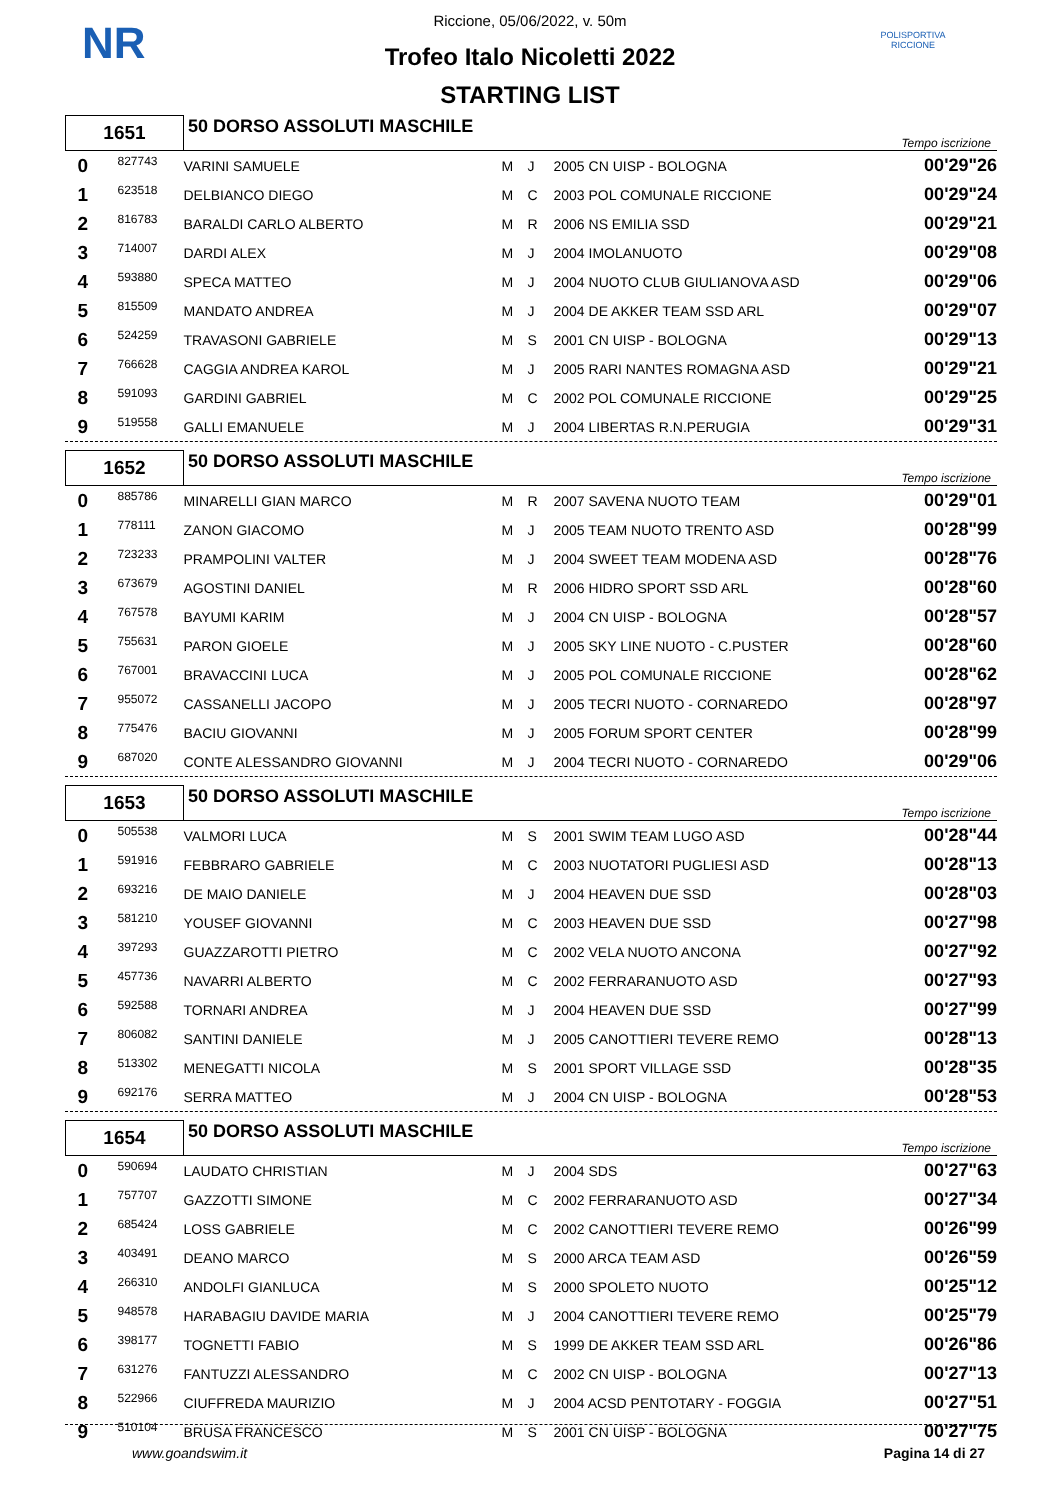NR
POLISPORTIVA RICCIONE
Riccione, 05/06/2022, v. 50m
Trofeo Italo Nicoletti 2022
STARTING LIST
| 1651 | | 50 DORSO ASSOLUTI MASCHILE | | | | | Tempo iscrizione |
| 0 | 827743 | VARINI SAMUELE | M | J | 2005 CN UISP - BOLOGNA | | 00'29"26 |
| 1 | 623518 | DELBIANCO DIEGO | M | C | 2003 POL COMUNALE RICCIONE | | 00'29"24 |
| 2 | 816783 | BARALDI CARLO ALBERTO | M | R | 2006 NS EMILIA SSD | | 00'29"21 |
| 3 | 714007 | DARDI ALEX | M | J | 2004 IMOLANUOTO | | 00'29"08 |
| 4 | 593880 | SPECA MATTEO | M | J | 2004 NUOTO CLUB GIULIANOVA ASD | | 00'29"06 |
| 5 | 815509 | MANDATO ANDREA | M | J | 2004 DE AKKER TEAM SSD ARL | | 00'29"07 |
| 6 | 524259 | TRAVASONI GABRIELE | M | S | 2001 CN UISP - BOLOGNA | | 00'29"13 |
| 7 | 766628 | CAGGIA ANDREA KAROL | M | J | 2005 RARI NANTES ROMAGNA ASD | | 00'29"21 |
| 8 | 591093 | GARDINI GABRIEL | M | C | 2002 POL COMUNALE RICCIONE | | 00'29"25 |
| 9 | 519558 | GALLI EMANUELE | M | J | 2004 LIBERTAS R.N.PERUGIA | | 00'29"31 |
| 1652 | | 50 DORSO ASSOLUTI MASCHILE | | | | | Tempo iscrizione |
| 0 | 885786 | MINARELLI GIAN MARCO | M | R | 2007 SAVENA NUOTO TEAM | | 00'29"01 |
| 1 | 778111 | ZANON GIACOMO | M | J | 2005 TEAM NUOTO TRENTO ASD | | 00'28"99 |
| 2 | 723233 | PRAMPOLINI VALTER | M | J | 2004 SWEET TEAM MODENA ASD | | 00'28"76 |
| 3 | 673679 | AGOSTINI DANIEL | M | R | 2006 HIDRO SPORT SSD ARL | | 00'28"60 |
| 4 | 767578 | BAYUMI KARIM | M | J | 2004 CN UISP - BOLOGNA | | 00'28"57 |
| 5 | 755631 | PARON GIOELE | M | J | 2005 SKY LINE NUOTO - C.PUSTER | | 00'28"60 |
| 6 | 767001 | BRAVACCINI LUCA | M | J | 2005 POL COMUNALE RICCIONE | | 00'28"62 |
| 7 | 955072 | CASSANELLI JACOPO | M | J | 2005 TECRI NUOTO - CORNAREDO | | 00'28"97 |
| 8 | 775476 | BACIU GIOVANNI | M | J | 2005 FORUM SPORT CENTER | | 00'28"99 |
| 9 | 687020 | CONTE ALESSANDRO GIOVANNI | M | J | 2004 TECRI NUOTO - CORNAREDO | | 00'29"06 |
| 1653 | | 50 DORSO ASSOLUTI MASCHILE | | | | | Tempo iscrizione |
| 0 | 505538 | VALMORI LUCA | M | S | 2001 SWIM TEAM LUGO ASD | | 00'28"44 |
| 1 | 591916 | FEBBRARO GABRIELE | M | C | 2003 NUOTATORI PUGLIESI ASD | | 00'28"13 |
| 2 | 693216 | DE MAIO DANIELE | M | J | 2004 HEAVEN DUE SSD | | 00'28"03 |
| 3 | 581210 | YOUSEF GIOVANNI | M | C | 2003 HEAVEN DUE SSD | | 00'27"98 |
| 4 | 397293 | GUAZZAROTTI PIETRO | M | C | 2002 VELA NUOTO ANCONA | | 00'27"92 |
| 5 | 457736 | NAVARRI ALBERTO | M | C | 2002 FERRARANUOTO ASD | | 00'27"93 |
| 6 | 592588 | TORNARI ANDREA | M | J | 2004 HEAVEN DUE SSD | | 00'27"99 |
| 7 | 806082 | SANTINI DANIELE | M | J | 2005 CANOTTIERI TEVERE REMO | | 00'28"13 |
| 8 | 513302 | MENEGATTI NICOLA | M | S | 2001 SPORT VILLAGE SSD | | 00'28"35 |
| 9 | 692176 | SERRA MATTEO | M | J | 2004 CN UISP - BOLOGNA | | 00'28"53 |
| 1654 | | 50 DORSO ASSOLUTI MASCHILE | | | | | Tempo iscrizione |
| 0 | 590694 | LAUDATO CHRISTIAN | M | J | 2004 SDS | | 00'27"63 |
| 1 | 757707 | GAZZOTTI SIMONE | M | C | 2002 FERRARANUOTO ASD | | 00'27"34 |
| 2 | 685424 | LOSS GABRIELE | M | C | 2002 CANOTTIERI TEVERE REMO | | 00'26"99 |
| 3 | 403491 | DEANO MARCO | M | S | 2000 ARCA TEAM ASD | | 00'26"59 |
| 4 | 266310 | ANDOLFI GIANLUCA | M | S | 2000 SPOLETO NUOTO | | 00'25"12 |
| 5 | 948578 | HARABAGIU DAVIDE MARIA | M | J | 2004 CANOTTIERI TEVERE REMO | | 00'25"79 |
| 6 | 398177 | TOGNETTI FABIO | M | S | 1999 DE AKKER TEAM SSD ARL | | 00'26"86 |
| 7 | 631276 | FANTUZZI ALESSANDRO | M | C | 2002 CN UISP - BOLOGNA | | 00'27"13 |
| 8 | 522966 | CIUFFREDA MAURIZIO | M | J | 2004 ACSD PENTOTARY - FOGGIA | | 00'27"51 |
| 9 | 510104 | BRUSA FRANCESCO | M | S | 2001 CN UISP - BOLOGNA | | 00'27"75 |
www.goandswim.it Pagina 14 di 27